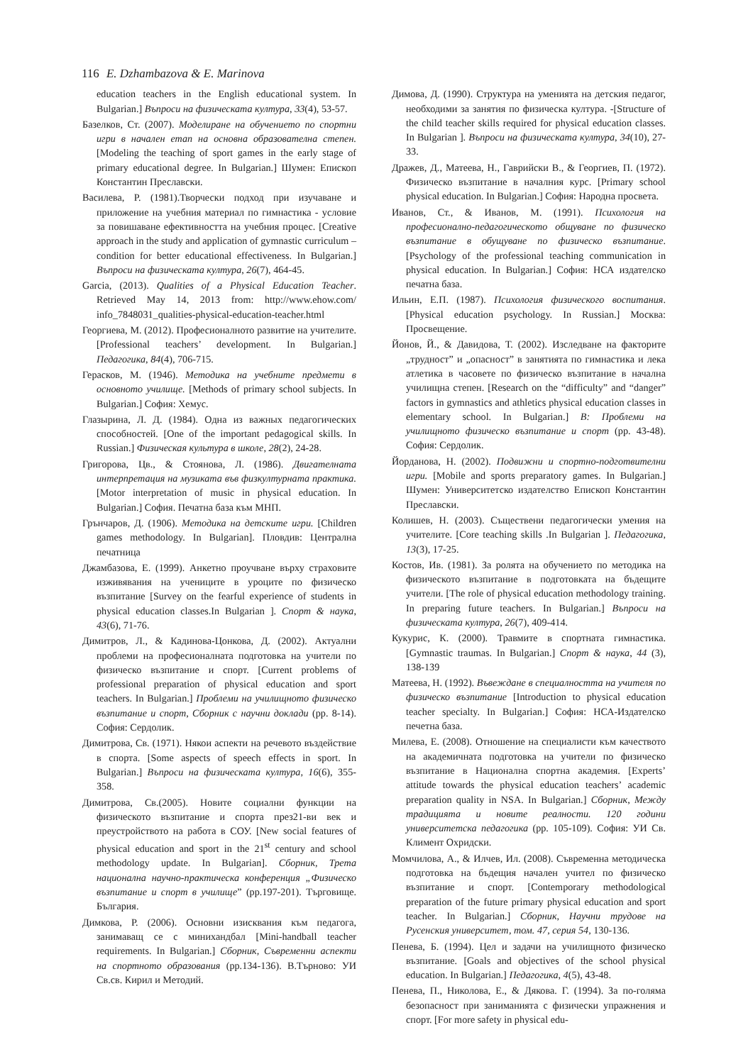116 E. Dzhambazova & E. Marinova
education teachers in the English educational system. In Bulgarian.] Въпроси на физическата култура, 33(4), 53-57.
Базелков, Ст. (2007). Моделиране на обучението по спортни игри в начален етап на основна образователна степен. [Modeling the teaching of sport games in the early stage of primary educational degree. In Bulgarian.] Шумен: Епископ Константин Преславски.
Василева, Р. (1981).Творчески подход при изучаване и приложение на учебния материал по гимнастика - условие за повишаване ефективността на учебния процес. [Creative approach in the study and application of gymnastic curriculum – condition for better educational effectiveness. In Bulgarian.] Въпроси на физическата култура, 26(7), 464-45.
Garcia, (2013). Qualities of a Physical Education Teacher. Retrieved May 14, 2013 from: http://www.ehow.com/ info_7848031_qualities-physical-education-teacher.html
Георгиева, М. (2012). Професионалното развитие на учителите. [Professional teachers’ development. In Bulgarian.] Педагогика, 84(4), 706-715.
Герасков, М. (1946). Методика на учебните предмети в основното училище. [Methods of primary school subjects. In Bulgarian.] София: Хемус.
Глазырина, Л. Д. (1984). Одна из важных педагогических способностей. [One of the important pedagogical skills. In Russian.] Физическая культура в школе, 28(2), 24-28.
Григорова, Цв., & Стоянова, Л. (1986). Двигателната интерпретация на музиката във физкултурната практика. [Motor interpretation of music in physical education. In Bulgarian.] София. Печатна база към МНП.
Грънчаров, Д. (1906). Методика на детските игри. [Children games methodology. In Bulgarian]. Пловдив: Централна печатница
Джамбазова, Е. (1999). Анкетно проучване върху страховите изживявания на учениците в уроците по физическо възпитание [Survey on the fearful experience of students in physical education classes.In Bulgarian ]. Спорт & наука, 43(6), 71-76.
Димитров, Л., & Кадинова-Цонкова, Д. (2002). Актуални проблеми на професионалната подготовка на учители по физическо възпитание и спорт. [Current problems of professional preparation of physical education and sport teachers. In Bulgarian.] Проблеми на училищното физическо възпитание и спорт, Сборник с научни доклади (pp. 8-14). София: Сердолик.
Димитрова, Св. (1971). Някои аспекти на речевото въздействие в спорта. [Some aspects of speech effects in sport. In Bulgarian.] Въпроси на физическата култура, 16(6), 355-358.
Димитрова, Св.(2005). Новите социални функции на физическото възпитание и спорта през21-ви век и преустройството на работа в СОУ. [New social features of physical education and sport in the 21<sup>st</sup> century and school methodology update. In Bulgarian]. Сборник, Трета национална научно-практическа конференция „Физическо възпитание и спорт в училище” (pp.197-201). Търговище. България.
Димкова, Р. (2006). Основни изисквания към педагога, занимаващ се с минихандбал [Mini-handball teacher requirements. In Bulgarian.] Сборник, Съвременни аспекти на спортното образования (pp.134-136). В.Търново: УИ Св.св. Кирил и Методий.
Димова, Д. (1990). Структура на уменията на детския педагог, необходими за занятия по физическа култура. -[Structure of the child teacher skills required for physical education classes. In Bulgarian ]. Въпроси на физическата култура, 34(10), 27-33.
Дражев, Д., Матеева, Н., Гаврийски В., & Георгиев, П. (1972). Физическо възпитание в началния курс. [Primary school physical education. In Bulgarian.] София: Народна просвета.
Иванов, Ст., & Иванов, М. (1991). Психология на професионално-педагогическото общуване по физическо възпитание в обущуване по физическо възпитание. [Psychology of the professional teaching communication in physical education. In Bulgarian.] София: НСА издателско печатна база.
Ильин, Е.П. (1987). Психология физического воспитания. [Physical education psychology. In Russian.] Москва: Просвещение.
Йонов, Й., & Давидова, Т. (2002). Изследване на факторите „трудност” и „опасност” в занятията по гимнастика и лека атлетика в часовете по физическо възпитание в начална училищна степен. [Research on the “difficulty” and “danger” factors in gymnastics and athletics physical education classes in elementary school. In Bulgarian.] В: Проблеми на училищното физическо възпитание и спорт (pp. 43-48). София: Сердолик.
Йорданова, Н. (2002). Подвижни и спортно-подготвителни игри. [Mobile and sports preparatory games. In Bulgarian.] Шумен: Университетско издателство Епископ Константин Преславски.
Колишев, Н. (2003). Съществени педагогически умения на учителите. [Core teaching skills .In Bulgarian ]. Педагогика, 13(3), 17-25.
Костов, Ив. (1981). За ролята на обучението по методика на физическото възпитание в подготовката на бъдещите учители. [The role of physical education methodology training. In preparing future teachers. In Bulgarian.] Въпроси на физическата култура, 26(7), 409-414.
Кукурис, К. (2000). Травмите в спортната гимнастика. [Gymnastic traumas. In Bulgarian.] Спорт & наука, 44 (3), 138-139
Матеева, Н. (1992). Въвеждане в специалността на учителя по физическо възпитание [Introduction to physical education teacher specialty. In Bulgarian.] София: НСА-Издателско печетна база.
Милева, Е. (2008). Отношение на специалисти към качеството на академичната подготовка на учители по физическо възпитание в Национална спортна академия. [Experts’ attitude towards the physical education teachers’ academic preparation quality in NSA. In Bulgarian.] Сборник, Между традицията и новите реалности. 120 години университетска педагогика (pp. 105-109). София: УИ Св. Климент Охридски.
Момчилова, А., & Илчев, Ил. (2008). Съвременна методическа подготовка на бъдещия начален учител по физическо възпитание и спорт. [Contemporary methodological preparation of the future primary physical education and sport teacher. In Bulgarian.] Сборник, Научни трудове на Русенския университет, том. 47, серия 54, 130-136.
Пенева, Б. (1994). Цел и задачи на училищното физическо възпитание. [Goals and objectives of the school physical education. In Bulgarian.] Педагогика, 4(5), 43-48.
Пенева, П., Николова, Е., & Дякова. Г. (1994). За по-голяма безопасност при заниманията с физически упражнения и спорт. [For more safety in physical edu-